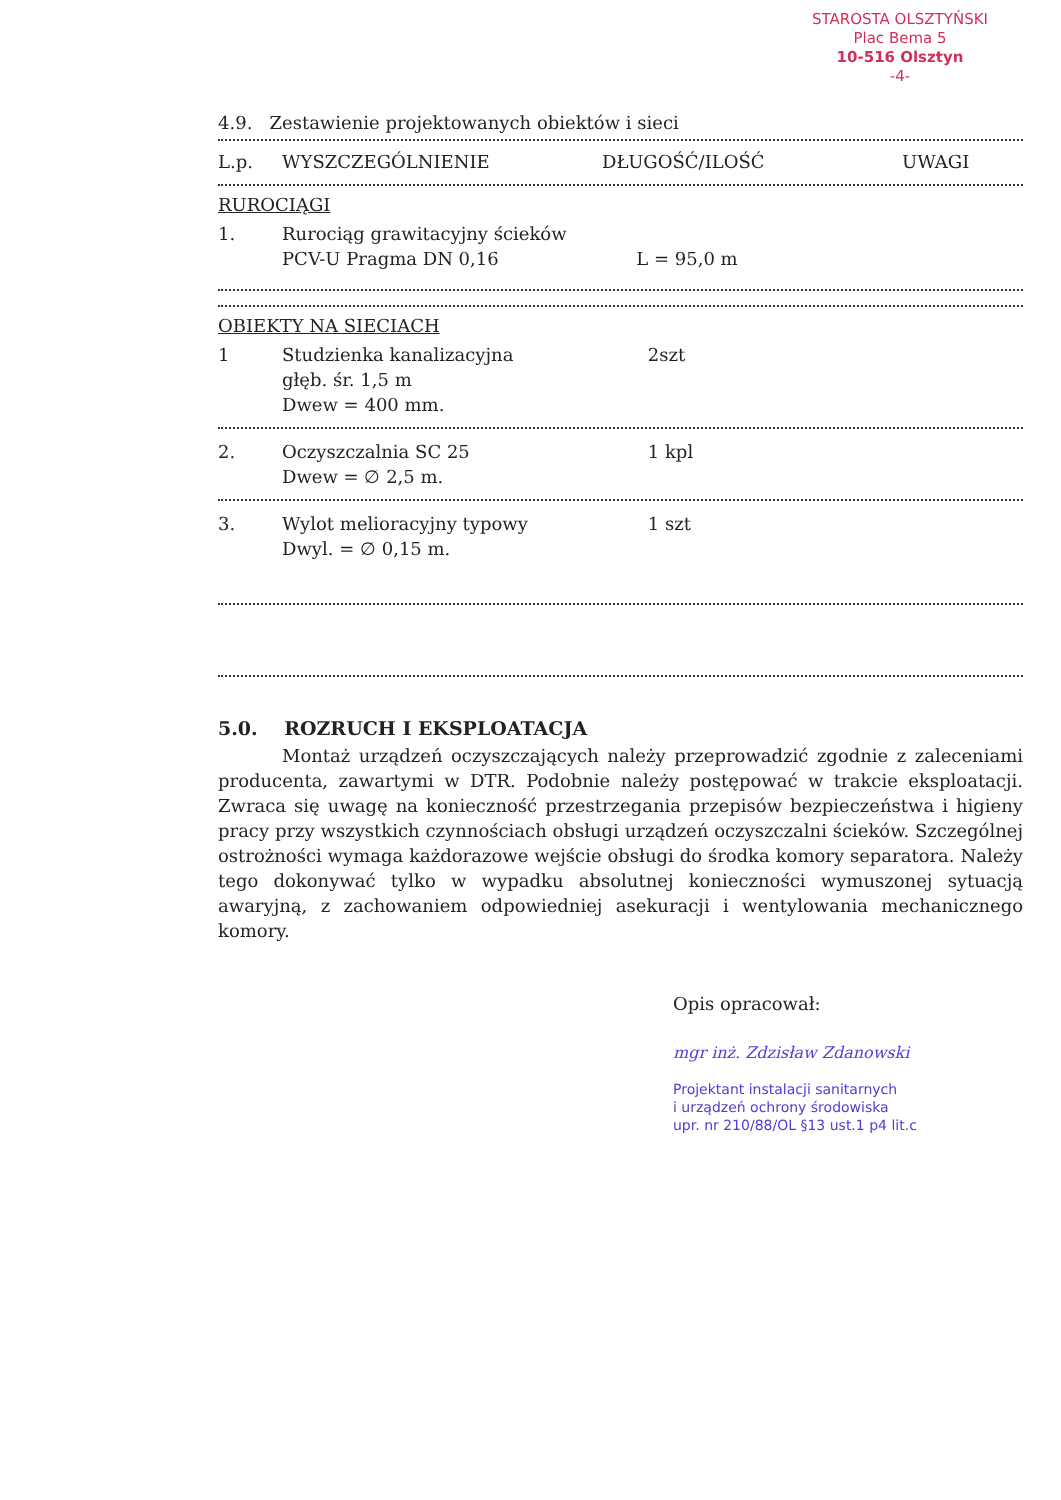STAROSTA OLSZTYŃSKI
Plac Bema 5
10-516 Olsztyn
-4-
4.9. Zestawienie projektowanych obiektów i sieci
| L.p. | WYSZCZEGÓLNIENIE | DŁUGOŚĆ/ILOŚĆ | UWAGI |
| --- | --- | --- | --- |
| RUROCIĄGI | | | |
| 1. | Rurociąg grawitacyjny ścieków PCV-U Pragma DN 0,16 | L = 95,0 m | |
| OBIEKTY NA SIECIACH | | | |
| 1 | Studzienka kanalizacyjna głęb. śr. 1,5 m Dwew = 400 mm. | 2szt | |
| 2. | Oczyszczalnia SC 25 Dwew = ∅ 2,5 m. | 1 kpl | |
| 3. | Wylot melioracyjny typowy Dwyl. = ∅ 0,15 m. | 1 szt | |
5.0. ROZRUCH I EKSPLOATACJA
Montaż urządzeń oczyszczających należy przeprowadzić zgodnie z zaleceniami producenta, zawartymi w DTR. Podobnie należy postępować w trakcie eksploatacji. Zwraca się uwagę na konieczność przestrzegania przepisów bezpieczeństwa i higieny pracy przy wszystkich czynnościach obsługi urządzeń oczyszczalni ścieków. Szczególnej ostrożności wymaga każdorazowe wejście obsługi do środka komory separatora. Należy tego dokonywać tylko w wypadku absolutnej konieczności wymuszonej sytuacją awaryjną, z zachowaniem odpowiedniej asekuracji i wentylowania mechanicznego komory.
Opis opracował:
mgr inż. Zdzisław Zdanowski
Projektant instalacji sanitarnych
i urządzeń ochrony środowiska
upr. nr 210/88/OL §13 ust.1 p4 lit.c